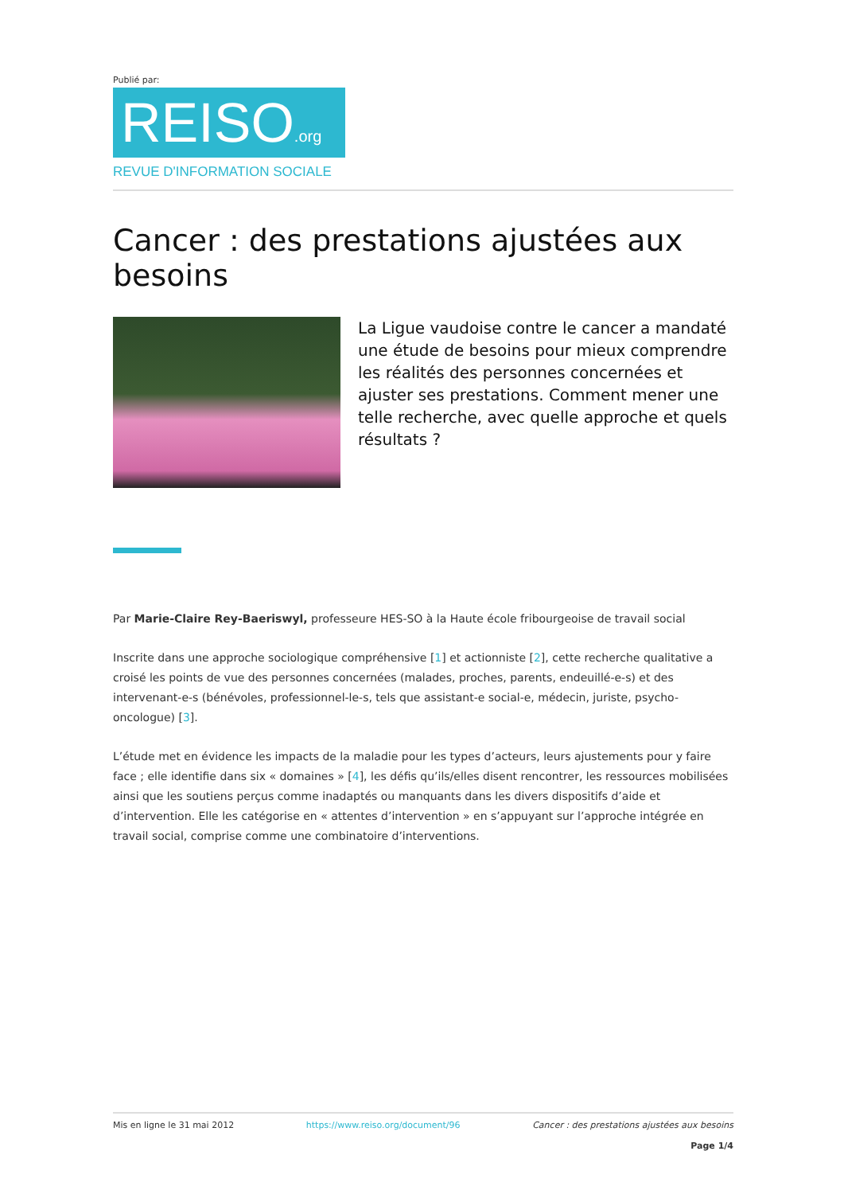Publié par:
REISO.org
REVUE D'INFORMATION SOCIALE
Cancer : des prestations ajustées aux besoins
La Ligue vaudoise contre le cancer a mandaté une étude de besoins pour mieux comprendre les réalités des personnes concernées et ajuster ses prestations. Comment mener une telle recherche, avec quelle approche et quels résultats ?
Par Marie-Claire Rey-Baeriswyl, professeure HES-SO à la Haute école fribourgeoise de travail social
Inscrite dans une approche sociologique compréhensive [1] et actionniste [2], cette recherche qualitative a croisé les points de vue des personnes concernées (malades, proches, parents, endeuillé-e-s) et des intervenant-e-s (bénévoles, professionnel-le-s, tels que assistant-e social-e, médecin, juriste, psycho-oncologue) [3].
L’étude met en évidence les impacts de la maladie pour les types d’acteurs, leurs ajustements pour y faire face ; elle identifie dans six « domaines » [4], les défis qu’ils/elles disent rencontrer, les ressources mobilisées ainsi que les soutiens perçus comme inadaptés ou manquants dans les divers dispositifs d’aide et d’intervention. Elle les catégorise en « attentes d’intervention » en s’appuyant sur l’approche intégrée en travail social, comprise comme une combinatoire d’interventions.
Mis en ligne le 31 mai 2012 https://www.reiso.org/document/96 Cancer : des prestations ajustées aux besoins
Page 1/4